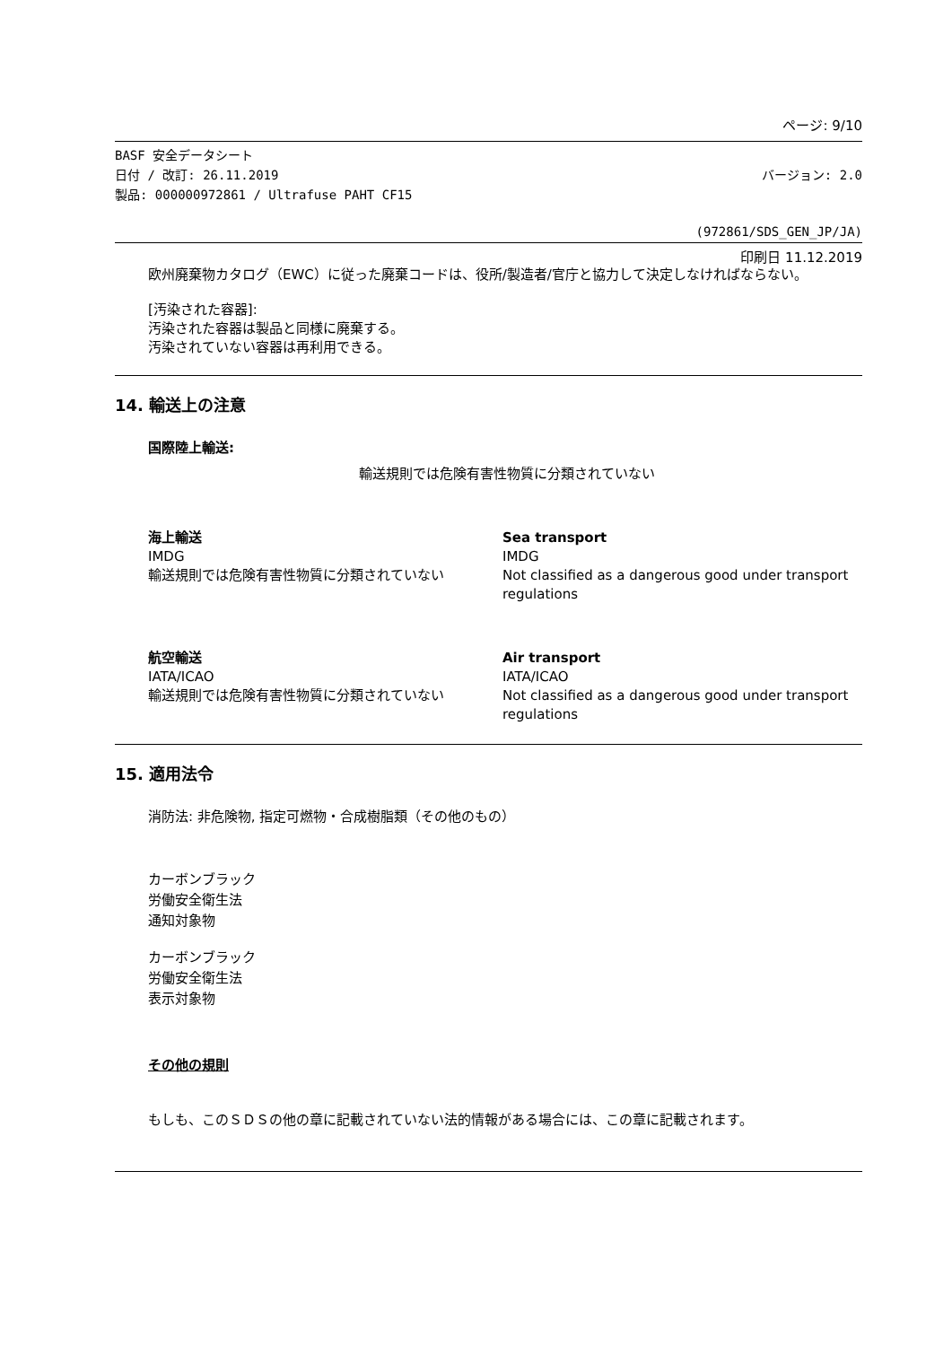ページ: 9/10
BASF 安全データシート
日付 / 改訂: 26.11.2019 バージョン: 2.0
製品: 000000972861 / Ultrafuse PAHT CF15
(972861/SDS_GEN_JP/JA)
印刷日 11.12.2019
欧州廃棄物カタログ（EWC）に従った廃棄コードは、役所/製造者/官庁と協力して決定しなければならない。
[汚染された容器]:
汚染された容器は製品と同様に廃棄する。
汚染されていない容器は再利用できる。
14. 輸送上の注意
国際陸上輸送:
輸送規則では危険有害性物質に分類されていない
海上輸送
IMDG
輸送規則では危険有害性物質に分類されていない
Sea transport
IMDG
Not classified as a dangerous good under transport regulations
航空輸送
IATA/ICAO
輸送規則では危険有害性物質に分類されていない
Air transport
IATA/ICAO
Not classified as a dangerous good under transport regulations
15. 適用法令
消防法: 非危険物, 指定可燃物・合成樹脂類（その他のもの）
カーボンブラック
労働安全衛生法
通知対象物
カーボンブラック
労働安全衛生法
表示対象物
その他の規則
もしも、このＳＤＳの他の章に記載されていない法的情報がある場合には、この章に記載されます。